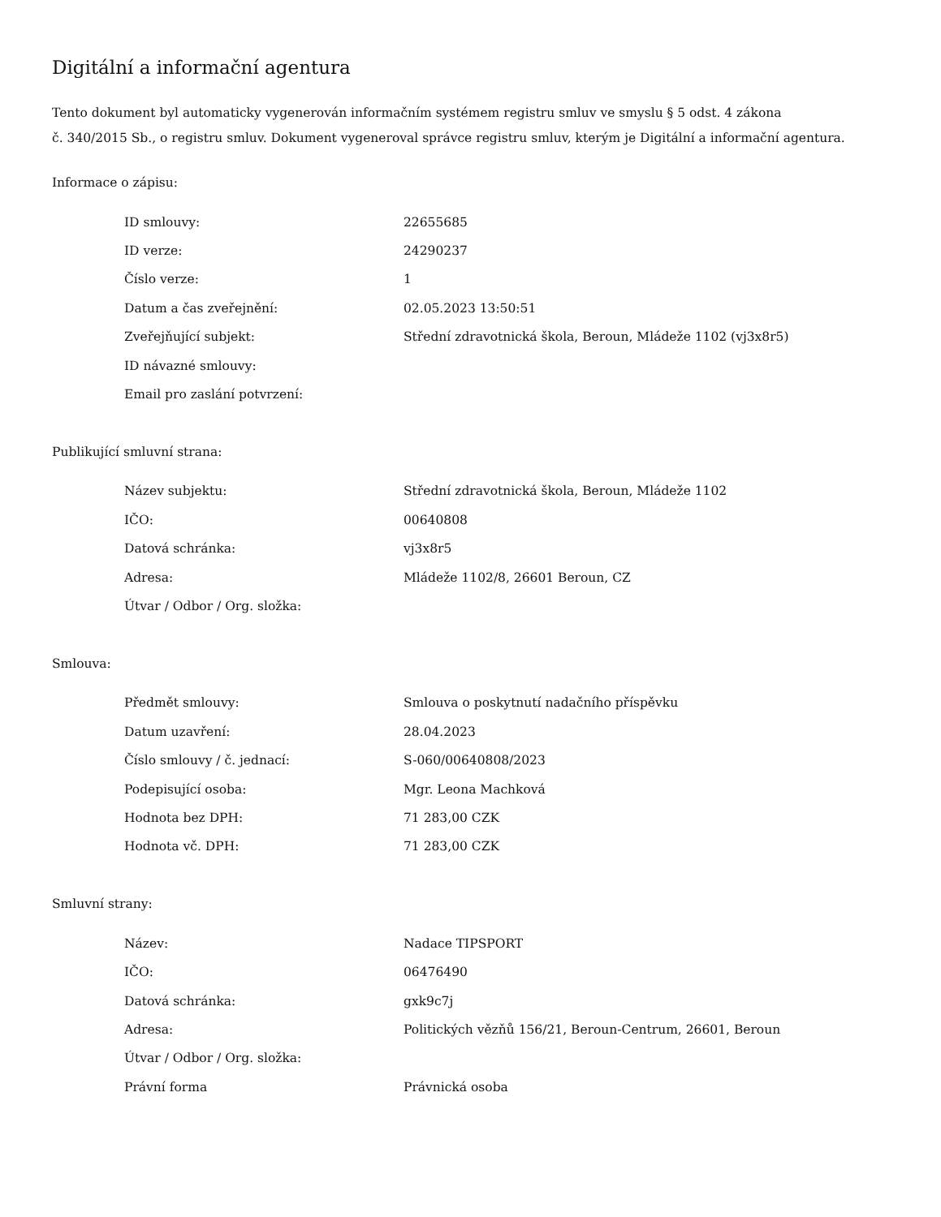Digitální a informační agentura
Tento dokument byl automaticky vygenerován informačním systémem registru smluv ve smyslu § 5 odst. 4 zákona
č. 340/2015 Sb., o registru smluv. Dokument vygeneroval správce registru smluv, kterým je Digitální a informační agentura.
Informace o zápisu:
| ID smlouvy: | 22655685 |
| ID verze: | 24290237 |
| Číslo verze: | 1 |
| Datum a čas zveřejnění: | 02.05.2023 13:50:51 |
| Zveřejňující subjekt: | Střední zdravotnická škola, Beroun, Mládeže 1102 (vj3x8r5) |
| ID návazné smlouvy: | |
| Email pro zaslání potvrzení: | |
Publikující smluvní strana:
| Název subjektu: | Střední zdravotnická škola, Beroun, Mládeže 1102 |
| IČO: | 00640808 |
| Datová schránka: | vj3x8r5 |
| Adresa: | Mládeže 1102/8, 26601 Beroun, CZ |
| Útvar / Odbor / Org. složka: | |
Smlouva:
| Předmět smlouvy: | Smlouva o poskytnutí nadačního příspěvku |
| Datum uzavření: | 28.04.2023 |
| Číslo smlouvy / č. jednací: | S-060/00640808/2023 |
| Podepisující osoba: | Mgr. Leona Machková |
| Hodnota bez DPH: | 71 283,00 CZK |
| Hodnota vč. DPH: | 71 283,00 CZK |
Smluvní strany:
| Název: | Nadace TIPSPORT |
| IČO: | 06476490 |
| Datová schránka: | gxk9c7j |
| Adresa: | Politických vězňů 156/21, Beroun-Centrum, 26601, Beroun |
| Útvar / Odbor / Org. složka: | |
| Právní forma | Právnická osoba |